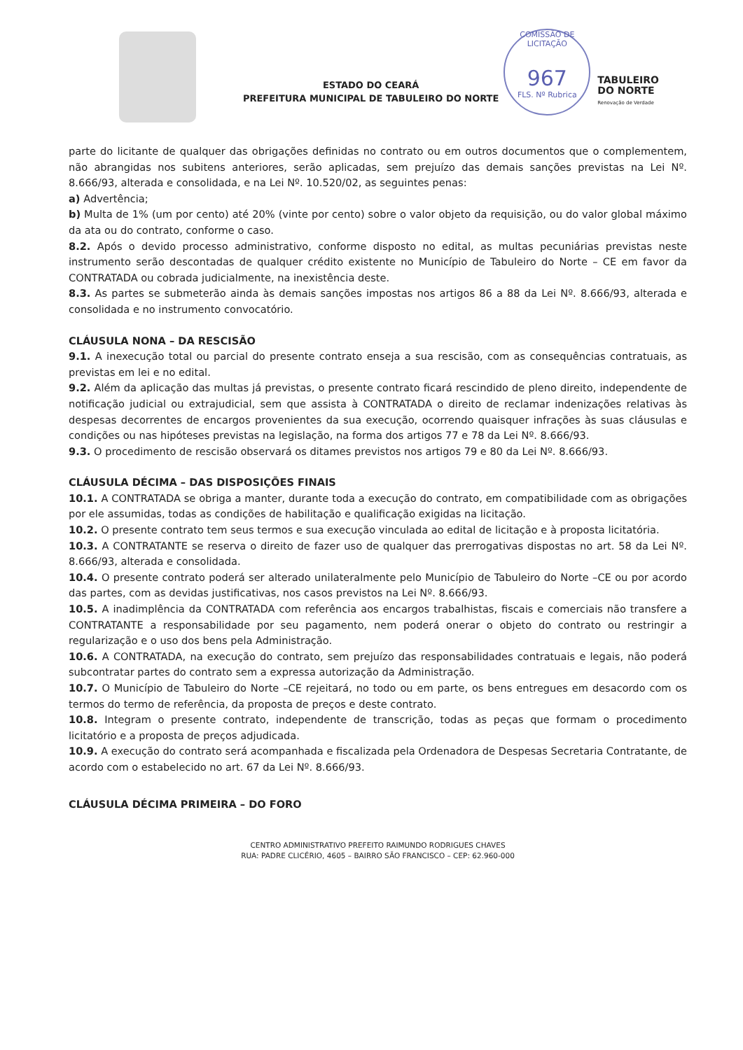ESTADO DO CEARÁ
PREFEITURA MUNICIPAL DE TABULEIRO DO NORTE
COMISSÃO DE LICITAÇÃO
967
FLS. Nº Rubrica
TABULEIRO
DO NORTE
Renovação de Verdade
parte do licitante de qualquer das obrigações definidas no contrato ou em outros documentos que o complementem, não abrangidas nos subitens anteriores, serão aplicadas, sem prejuízo das demais sanções previstas na Lei Nº. 8.666/93, alterada e consolidada, e na Lei Nº. 10.520/02, as seguintes penas:
a) Advertência;
b) Multa de 1% (um por cento) até 20% (vinte por cento) sobre o valor objeto da requisição, ou do valor global máximo da ata ou do contrato, conforme o caso.
8.2. Após o devido processo administrativo, conforme disposto no edital, as multas pecuniárias previstas neste instrumento serão descontadas de qualquer crédito existente no Município de Tabuleiro do Norte – CE em favor da CONTRATADA ou cobrada judicialmente, na inexistência deste.
8.3. As partes se submeterão ainda às demais sanções impostas nos artigos 86 a 88 da Lei Nº. 8.666/93, alterada e consolidada e no instrumento convocatório.
CLÁUSULA NONA – DA RESCISÃO
9.1. A inexecução total ou parcial do presente contrato enseja a sua rescisão, com as consequências contratuais, as previstas em lei e no edital.
9.2. Além da aplicação das multas já previstas, o presente contrato ficará rescindido de pleno direito, independente de notificação judicial ou extrajudicial, sem que assista à CONTRATADA o direito de reclamar indenizações relativas às despesas decorrentes de encargos provenientes da sua execução, ocorrendo quaisquer infrações às suas cláusulas e condições ou nas hipóteses previstas na legislação, na forma dos artigos 77 e 78 da Lei Nº. 8.666/93.
9.3. O procedimento de rescisão observará os ditames previstos nos artigos 79 e 80 da Lei Nº. 8.666/93.
CLÁUSULA DÉCIMA – DAS DISPOSIÇÕES FINAIS
10.1. A CONTRATADA se obriga a manter, durante toda a execução do contrato, em compatibilidade com as obrigações por ele assumidas, todas as condições de habilitação e qualificação exigidas na licitação.
10.2. O presente contrato tem seus termos e sua execução vinculada ao edital de licitação e à proposta licitatória.
10.3. A CONTRATANTE se reserva o direito de fazer uso de qualquer das prerrogativas dispostas no art. 58 da Lei Nº. 8.666/93, alterada e consolidada.
10.4. O presente contrato poderá ser alterado unilateralmente pelo Município de Tabuleiro do Norte –CE ou por acordo das partes, com as devidas justificativas, nos casos previstos na Lei Nº. 8.666/93.
10.5. A inadimplência da CONTRATADA com referência aos encargos trabalhistas, fiscais e comerciais não transfere a CONTRATANTE a responsabilidade por seu pagamento, nem poderá onerar o objeto do contrato ou restringir a regularização e o uso dos bens pela Administração.
10.6. A CONTRATADA, na execução do contrato, sem prejuízo das responsabilidades contratuais e legais, não poderá subcontratar partes do contrato sem a expressa autorização da Administração.
10.7. O Município de Tabuleiro do Norte –CE rejeitará, no todo ou em parte, os bens entregues em desacordo com os termos do termo de referência, da proposta de preços e deste contrato.
10.8. Integram o presente contrato, independente de transcrição, todas as peças que formam o procedimento licitatório e a proposta de preços adjudicada.
10.9. A execução do contrato será acompanhada e fiscalizada pela Ordenadora de Despesas Secretaria Contratante, de acordo com o estabelecido no art. 67 da Lei Nº. 8.666/93.
CLÁUSULA DÉCIMA PRIMEIRA – DO FORO
CENTRO ADMINISTRATIVO PREFEITO RAIMUNDO RODRIGUES CHAVES
RUA: PADRE CLICÉRIO, 4605 – BAIRRO SÃO FRANCISCO – CEP: 62.960-000